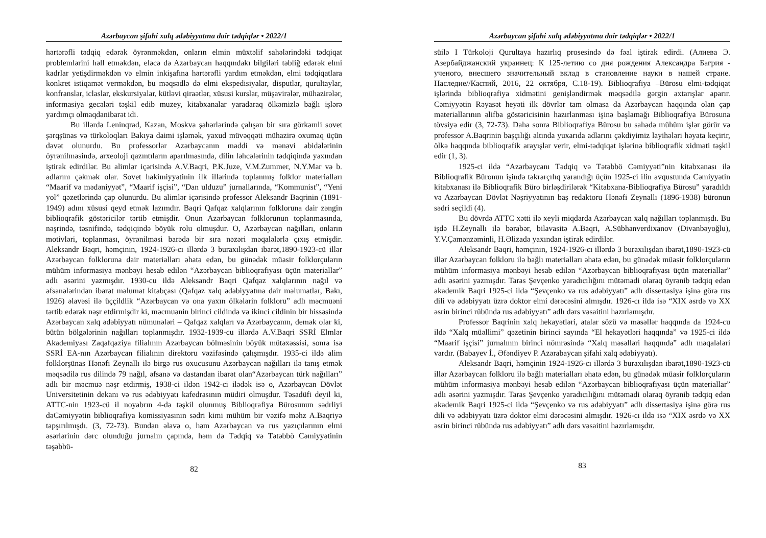Azərbaycan şifahi xalq ədəbiyyatına dair tədqiqlər • 2022/1
hərtərəfli tədqiq edərək öyrənməkdən, onların elmin müxtəlif sahələrindəki tədqiqat problemlərini həll etməkdən, eləcə də Azərbaycan haqqındakı bilgiləri təbliğ edərək elmi kadrlar yetişdirməkdən və elmin inkişafına hərtərəfli yardım etməkdən, elmi tədqiqatlara konkret istiqamət verməkdən, bu məqsədlə də elmi ekspedisiyalar, disputlar, qurultaylar, konfranslar, iclaslar, ekskursiyalar, kütləvi qiraətlər, xüsusi kurslar, müşavirələr, mühazirələr, informasiya gecələri təşkil edib muzey, kitabxanalar yaradaraq ölkəmizlə bağlı işlərə yardımçı olmaqdanibarət idi.
Bu illərdə Leninqrad, Kazan, Moskva şəhərlərində çalışan bir sıra görkəmli sovet şərqşünas və türkoloqları Bakıya daimi işləmək, yaxud müvəqqəti mühazirə oxumaq üçün dəvət olunurdu. Bu professorlar Azərbaycanın maddi və mənəvi abidələrinin öyrənilməsində, arxeoloji qazıntıların aparılmasında, dilin ləhcələrinin tədqiqində yaxından iştirak edirdilər. Bu alimlər içərisində A.V.Baqri, P.K.Juze, V.M.Zummer, N.Y.Mar və b. adlarını çəkmək olar. Sovet hakimiyyətinin ilk illərində toplanmış folklor materialları “Maarif və mədəniyyət”, “Maarif işçisi”, “Dan ulduzu” jurnallarında, “Kommunist”, “Yeni yol” qəzetlərində çap olunurdu. Bu alimlər içərisində professor Aleksandr Baqrinin (1891-1949) adını xüsusi qeyd etmək lazımdır. Baqri Qafqaz xalqlarının folkloruna dair zəngin biblioqrafik göstəricilər tərtib etmişdir. Onun Azərbaycan folklorunun toplanmasında, nəşrində, təsnifində, tədqiqində böyük rolu olmuşdur. O, Azərbaycan nağılları, onların motivləri, toplanması, öyrənilməsi barədə bir sıra nəzəri məqalələrlə çıxış etmişdir. Aleksandr Baqri, həmçinin, 1924-1926-cı illərdə 3 buraxılışdan ibarət,1890-1923-cü illər Azərbaycan folkloruna dair materialları əhatə edən, bu günədək müasir folklorçuların mühüm informasiya mənbəyi hesab edilən “Azərbaycan biblioqrafiyası üçün materiallar” adlı əsərini yazmışdır. 1930-cu ildə Aleksandr Baqri Qafqaz xalqlarının nağıl və əfsanələrindən ibarət məlumat kitabçası (Qafqaz xalq ədəbiyyatına dair məlumatlar, Bakı, 1926) əlavəsi ilə üççildlik “Azərbaycan və ona yaxın ölkələrin folkloru” adlı məcmuəni tərtib edərək nəşr etdirmişdir ki, məcmuənin birinci cildində və ikinci cildinin bir hissəsində Azərbaycan xalq ədəbiyyatı nümunələri – Qafqaz xalqları və Azərbaycanın, demək olar ki, bütün bölgələrinin nağılları toplanmışdır. 1932-1939-cu illərdə A.V.Baqri SSRİ Elmlər Akademiyası Zaqafqaziya filialının Azərbaycan bölməsinin böyük mütəxəssisi, sonra isə SSRİ EA-nın Azərbaycan filialının direktoru vəzifəsində çalışmışdır. 1935-ci ildə alim folklorşünas Hənəfi Zeynallı ilə birgə rus oxucusunu Azərbaycan nağılları ilə tanış etmək məqsədilə rus dilində 79 nağıl, əfsanə və dastandan ibarət olan“Azərbaycan türk nağılları” adlı bir məcmuə nəşr etdirmiş, 1938-ci ildən 1942-ci ilədək isə o, Azərbaycan Dövlət Universitetinin dekanı və rus ədəbiyyatı kafedrasının müdiri olmuşdur. Təsadüfi deyil ki, ATTC-nin 1923-cü il noyabrın 4-də təşkil olunmuş Biblioqrafiya Bürosunun sədrliyi dəCəmiyyətin biblioqrafiya komissiyasının sədri kimi mühüm bir vəzifə məhz A.Baqriyə tapşırılmışdı. (3, 72-73). Bundan əlavə o, həm Azərbaycan və rus yazıçılarının elmi əsərlərinin dərc olunduğu jurnalın çapında, həm də Tədqiq və Tətəbbö Cəmiyyətinin təşəbbü-
82
Azərbaycan şifahi xalq ədəbiyyatına dair tədqiqlər • 2022/1
süilə I Türkoloji Qurultaya hazırlıq prosesində də fəal iştirak edirdi. (Алиева Э. Азербайджанский украинец: К 125-летию со дня рождения Александра Багрия - ученого, внесшего значительный вклад в становление науки в нашей стране. Наследие//Каспий, 2016, 22 октября, С.18-19). Biblioqrafiya –Bürosu elmi-tədqiqat işlərində biblioqrafiya xidmətini genişləndirmək məqsədilə gərgin axtarışlar aparır. Cəmiyyətin Rəyasət heyəti ilk dövrlər tam olmasa da Azərbaycan haqqında olan çap materiallarının əlifba göstəricisinin hazırlanması işinə başlamağı Biblioqrafiya Bürosuna tövsiyə edir (3, 72-73). Daha sonra Biblioqrafiya Bürosu bu sahədə mühüm işlər görür və professor A.Baqrinin başçılığı altında yuxarıda adlarını çəkdiyimiz layihələri həyata keçirir, ölkə haqqında biblioqrafik arayışlar verir, elmi-tədqiqat işlərinə biblioqrafik xidməti təşkil edir (1, 3).
1925-ci ildə “Azərbaycanı Tədqiq və Tətəbbö Cəmiyyəti”nin kitabxanası ilə Biblioqrafik Büronun işində təkrarçılıq yarandığı üçün 1925-ci ilin avqustunda Cəmiyyətin kitabxanası ilə Biblioqrafik Büro birləşdirilərək “Kitabxana-Biblioqrafiya Bürosu” yaradıldı və Azərbaycan Dövlət Nəşriyyatının baş redaktoru Hənəfi Zeynallı (1896-1938) büronun sədri seçildi (4).
Bu dövrdə ATTC xətti ilə xeyli miqdarda Azərbaycan xalq nağılları toplanmışdı. Bu işdə H.Zeynallı ilə bərabər, bilavasitə A.Baqri, A.Sübhanverdixanov (Divanbəyoğlu), Y.V.Çəmənzəminli, H.Əlizadə yaxından iştirak edirdilər.
Aleksandr Baqri, həmçinin, 1924-1926-cı illərdə 3 buraxılışdan ibarət,1890-1923-cü illər Azərbaycan folkloru ilə bağlı materialları əhatə edən, bu günədək müasir folklorçuların mühüm informasiya mənbəyi hesab edilən “Azərbaycan biblioqrafiyası üçün materiallar” adlı əsərini yazmışdır. Taras Şevçenko yaradıcılığını mütəmadi olaraq öyrənib tədqiq edən akademik Baqri 1925-ci ildə “Şevçenko və rus ədəbiyyatı” adlı dissertasiya işinə görə rus dili və ədəbiyyatı üzrə doktor elmi dərəcəsini almışdır. 1926-cı ildə isə “XIX əsrdə və XX əsrin birinci rübündə rus ədəbiyyatı” adlı dərs vəsaitini hazırlamışdır.
Professor Baqrinin xalq hekayətləri, atalar sözü və məsəllər haqqında da 1924-cu ildə “Xalq müəllimi” qəzetinin birinci sayında “El hekayətləri haqqında” və 1925-ci ildə “Maarif işçisi” jurnalının birinci nömrəsində “Xalq məsəlləri haqqında” adlı məqalələri vardır. (Babayev İ., Əfəndiyev P. Azərabaycan şifahi xalq ədəbiyyatı).
Aleksandr Baqri, həmçinin 1924-1926-cı illərdə 3 buraxılışdan ibarət,1890-1923-cü illər Azərbaycan folkloru ilə bağlı materialları əhatə edən, bu günədək müasir folklorçuların mühüm informasiya mənbəyi hesab edilən “Azərbaycan biblioqrafiyası üçün materiallar” adlı əsərini yazmışdır. Taras Şevçenko yaradıcılığını mütəmadi olaraq öyrənib tədqiq edən akademik Baqri 1925-ci ildə “Şevçenko və rus ədəbiyyatı” adlı dissertasiya işinə görə rus dili və ədəbiyyatı üzrə doktor elmi dərəcəsini almışdır. 1926-cı ildə isə “XIX əsrdə və XX əsrin birinci rübündə rus ədəbiyyatı” adlı dərs vəsaitini hazırlamışdır.
83